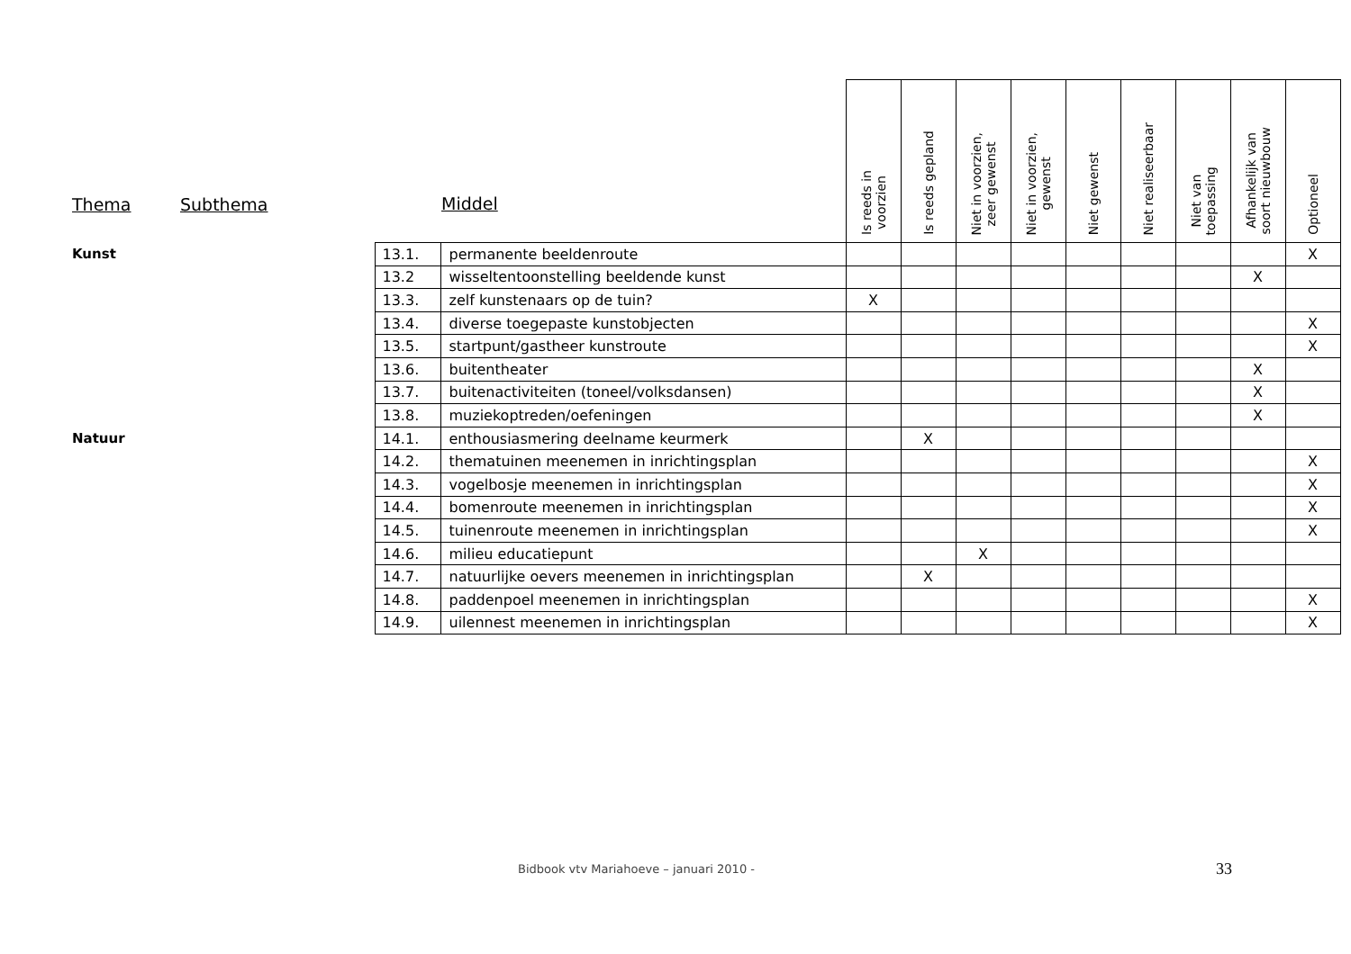| Thema | Subthema | Middel | | Is reeds in voorzien | Is reeds gepland | Niet in voorzien, zeer gewenst | Niet in voorzien, gewenst | Niet gewenst | Niet realiseerbaar | Niet van toepassing | Afhankelijk van soort nieuwbouw | Optioneel |
| --- | --- | --- | --- | --- | --- | --- | --- | --- | --- | --- | --- | --- |
| Kunst | | 13.1. | permanente beeldenroute | | | | | | | | | X |
| | | 13.2 | wisseltentoonstelling beeldende kunst | | | | | | | | X | |
| | | 13.3. | zelf kunstenaars op de tuin? | X | | | | | | | | |
| | | 13.4. | diverse toegepaste kunstobjecten | | | | | | | | | X |
| | | 13.5. | startpunt/gastheer kunstroute | | | | | | | | | X |
| | | 13.6. | buitentheater | | | | | | | | X | |
| | | 13.7. | buitenactiviteiten (toneel/volksdansen) | | | | | | | | X | |
| | | 13.8. | muziekoptreden/oefeningen | | | | | | | | X | |
| Natuur | | 14.1. | enthousiasmering deelname keurmerk | | X | | | | | | | |
| | | 14.2. | thematuinen meenemen in inrichtingsplan | | | | | | | | | X |
| | | 14.3. | vogelbosje meenemen in inrichtingsplan | | | | | | | | | X |
| | | 14.4. | bomenroute meenemen in inrichtingsplan | | | | | | | | | X |
| | | 14.5. | tuinenroute meenemen in inrichtingsplan | | | | | | | | | X |
| | | 14.6. | milieu educatiepunt | | | X | | | | | | |
| | | 14.7. | natuurlijke oevers meenemen in inrichtingsplan | | X | | | | | | | |
| | | 14.8. | paddenpoel meenemen in inrichtingsplan | | | | | | | | | X |
| | | 14.9. | uilennest meenemen in inrichtingsplan | | | | | | | | | X |
Bidbook vtv Mariahoeve – januari 2010 -
33